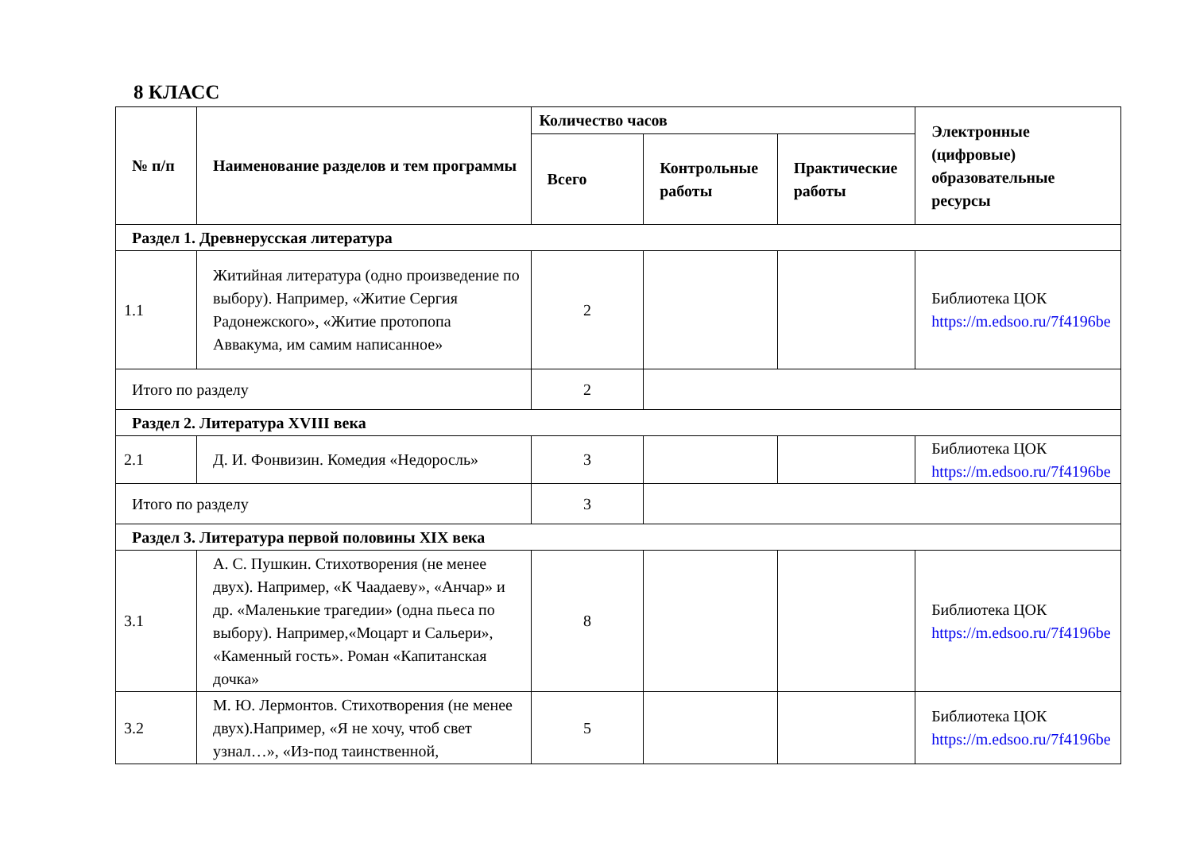8 КЛАСС
| № п/п | Наименование разделов и тем программы | Количество часов | | | Электронные (цифровые) образовательные ресурсы |
| --- | --- | --- | --- | --- | --- |
| | | Всего | Контрольные работы | Практические работы | |
| Раздел 1. Древнерусская литература | | | | | |
| 1.1 | Житийная литература (одно произведение по выбору). Например, «Житие Сергия Радонежского», «Житие протопопа Аввакума, им самим написанное» | 2 | | | Библиотека ЦОК https://m.edsoo.ru/7f4196be |
| Итого по разделу | | 2 | | | |
| Раздел 2. Литература XVIII века | | | | | |
| 2.1 | Д. И. Фонвизин. Комедия «Недоросль» | 3 | | | Библиотека ЦОК https://m.edsoo.ru/7f4196be |
| Итого по разделу | | 3 | | | |
| Раздел 3. Литература первой половины XIX века | | | | | |
| 3.1 | А. С. Пушкин. Стихотворения (не менее двух). Например, «К Чаадаеву», «Анчар» и др. «Маленькие трагедии» (одна пьеса по выбору). Например,«Моцарт и Сальери», «Каменный гость». Роман «Капитанская дочка» | 8 | | | Библиотека ЦОК https://m.edsoo.ru/7f4196be |
| 3.2 | М. Ю. Лермонтов. Стихотворения (не менее двух).Например, «Я не хочу, чтоб свет узнал…», «Из-под таинственной, | 5 | | | Библиотека ЦОК https://m.edsoo.ru/7f4196be |